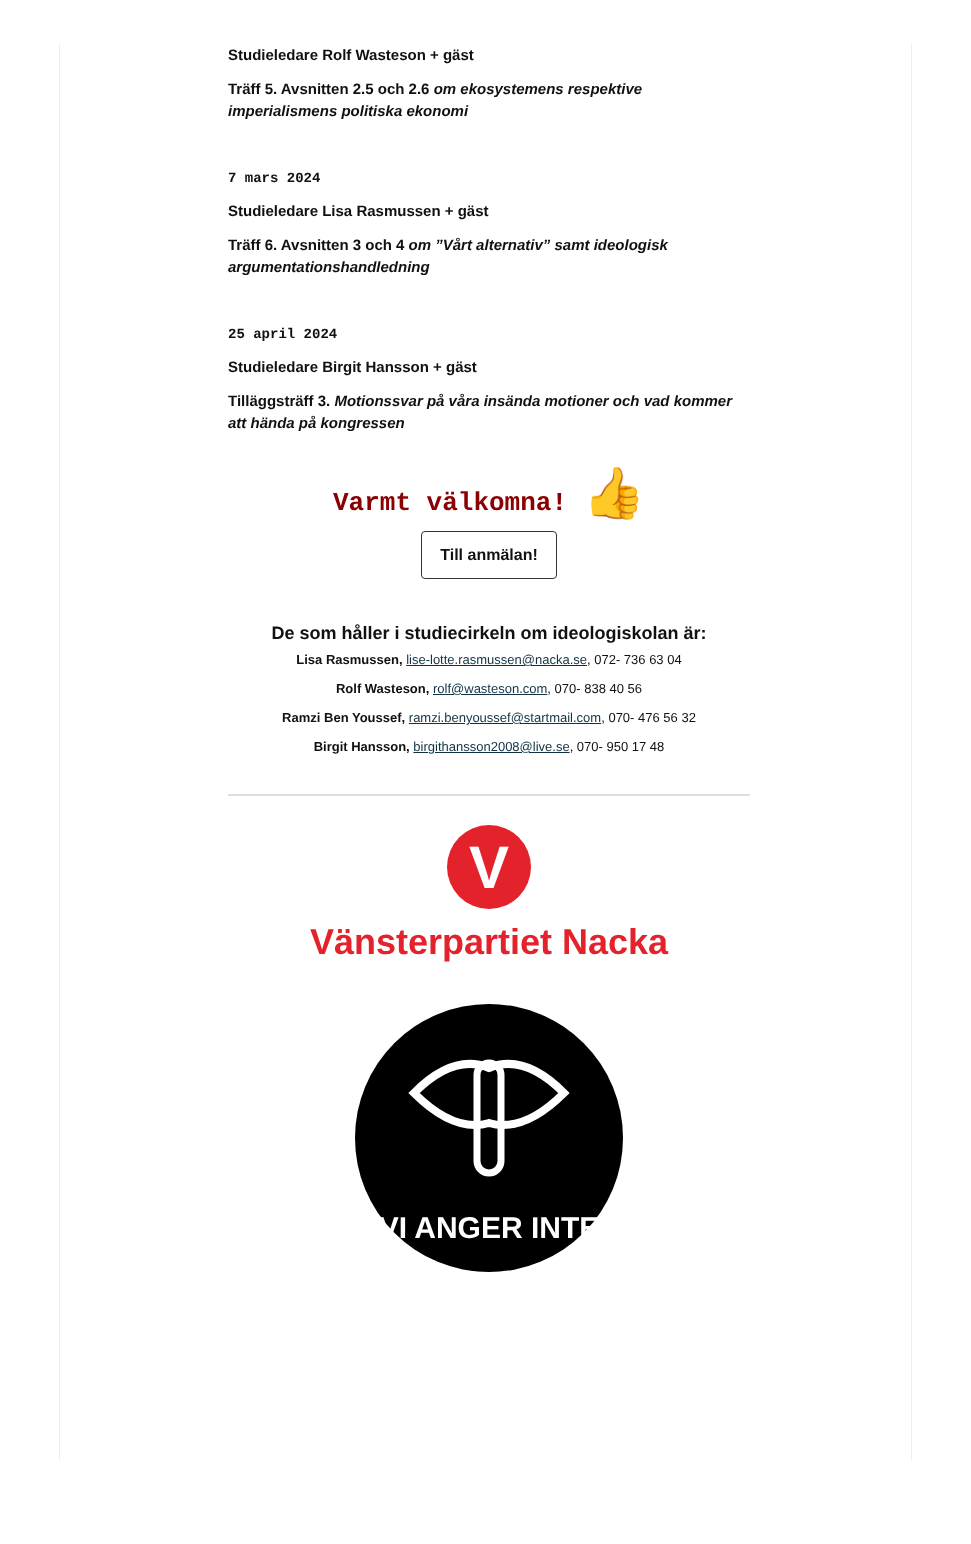Studieledare Rolf Wasteson + gäst
Träff 5. Avsnitten 2.5 och 2.6 om ekosystemens respektive imperialismens politiska ekonomi
7 mars 2024
Studieledare Lisa Rasmussen + gäst
Träff 6. Avsnitten 3 och 4 om ”Vårt alternativ” samt ideologisk argumentationshandledning
25 april 2024
Studieledare Birgit Hansson + gäst
Tilläggsträff 3. Motionssvar på våra insända motioner och vad kommer att hända på kongressen
Varmt välkomna! 👍
Till anmälan!
De som håller i studiecirkeln om ideologiskolan är:
Lisa Rasmussen, lise-lotte.rasmussen@nacka.se, 072- 736 63 04
Rolf Wasteson, rolf@wasteson.com, 070- 838 40 56
Ramzi Ben Youssef, ramzi.benyoussef@startmail.com, 070- 476 56 32
Birgit Hansson, birgithansson2008@live.se, 070- 950 17 48
V
Vänsterpartiet Nacka
VI ANGER INTE